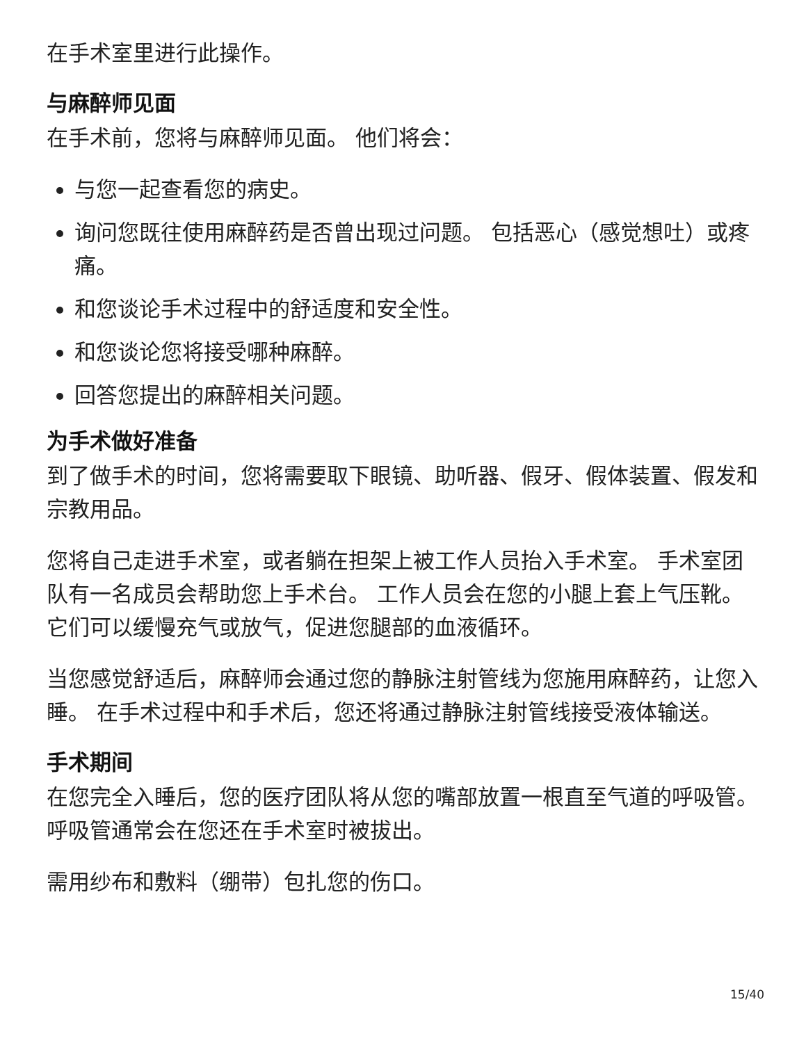在手术室里进行此操作。
与麻醉师见面
在手术前，您将与麻醉师见面。 他们将会：
与您一起查看您的病史。
询问您既往使用麻醉药是否曾出现过问题。 包括恶心（感觉想吐）或疼痛。
和您谈论手术过程中的舒适度和安全性。
和您谈论您将接受哪种麻醉。
回答您提出的麻醉相关问题。
为手术做好准备
到了做手术的时间，您将需要取下眼镜、助听器、假牙、假体装置、假发和宗教用品。
您将自己走进手术室，或者躺在担架上被工作人员抬入手术室。 手术室团队有一名成员会帮助您上手术台。 工作人员会在您的小腿上套上气压靴。 它们可以缓慢充气或放气，促进您腿部的血液循环。
当您感觉舒适后，麻醉师会通过您的静脉注射管线为您施用麻醉药，让您入睡。 在手术过程中和手术后，您还将通过静脉注射管线接受液体输送。
手术期间
在您完全入睡后，您的医疗团队将从您的嘴部放置一根直至气道的呼吸管。 呼吸管通常会在您还在手术室时被拔出。
需用纱布和敷料（绷带）包扎您的伤口。
15/40